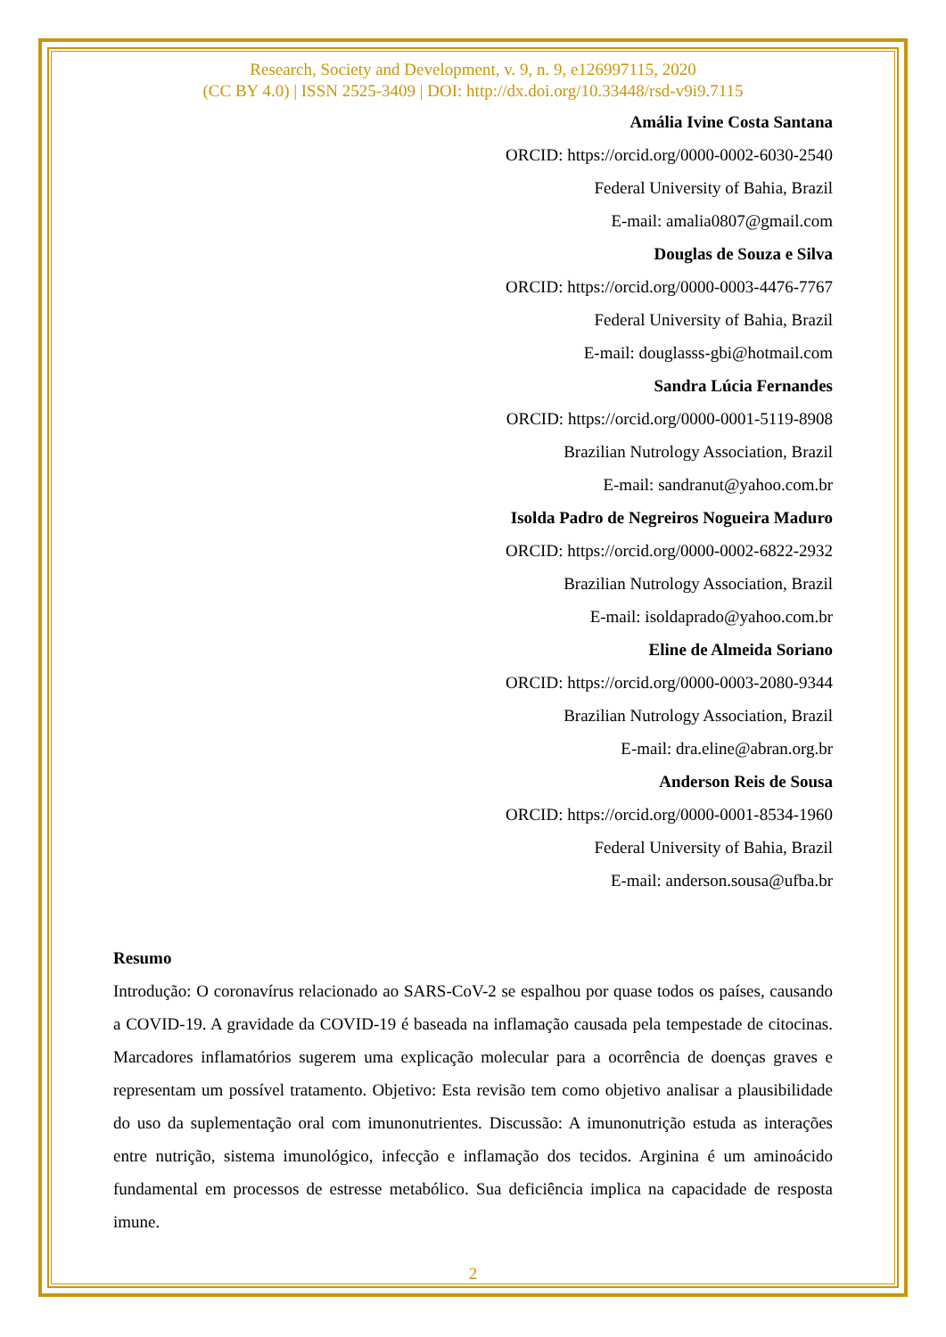Research, Society and Development, v. 9, n. 9, e126997115, 2020
(CC BY 4.0) | ISSN 2525-3409 | DOI: http://dx.doi.org/10.33448/rsd-v9i9.7115
Amália Ivine Costa Santana
ORCID: https://orcid.org/0000-0002-6030-2540
Federal University of Bahia, Brazil
E-mail: amalia0807@gmail.com
Douglas de Souza e Silva
ORCID: https://orcid.org/0000-0003-4476-7767
Federal University of Bahia, Brazil
E-mail: douglasss-gbi@hotmail.com
Sandra Lúcia Fernandes
ORCID: https://orcid.org/0000-0001-5119-8908
Brazilian Nutrology Association, Brazil
E-mail: sandranut@yahoo.com.br
Isolda Padro de Negreiros Nogueira Maduro
ORCID: https://orcid.org/0000-0002-6822-2932
Brazilian Nutrology Association, Brazil
E-mail: isoldaprado@yahoo.com.br
Eline de Almeida Soriano
ORCID: https://orcid.org/0000-0003-2080-9344
Brazilian Nutrology Association, Brazil
E-mail: dra.eline@abran.org.br
Anderson Reis de Sousa
ORCID: https://orcid.org/0000-0001-8534-1960
Federal University of Bahia, Brazil
E-mail: anderson.sousa@ufba.br
Resumo
Introdução: O coronavírus relacionado ao SARS-CoV-2 se espalhou por quase todos os países, causando a COVID-19. A gravidade da COVID-19 é baseada na inflamação causada pela tempestade de citocinas. Marcadores inflamatórios sugerem uma explicação molecular para a ocorrência de doenças graves e representam um possível tratamento. Objetivo: Esta revisão tem como objetivo analisar a plausibilidade do uso da suplementação oral com imunonutrientes. Discussão: A imunonutrição estuda as interações entre nutrição, sistema imunológico, infecção e inflamação dos tecidos. Arginina é um aminoácido fundamental em processos de estresse metabólico. Sua deficiência implica na capacidade de resposta imune.
2